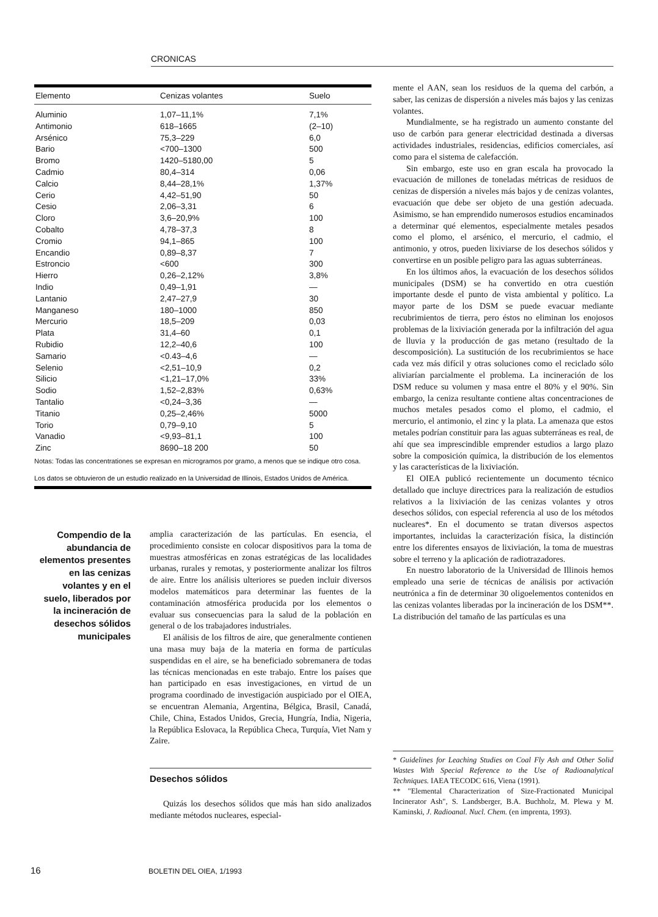CRONICAS
| Elemento | Cenizas volantes | Suelo |
| --- | --- | --- |
| Aluminio | 1,07–11,1% | 7,1% |
| Antimonio | 618–1665 | (2–10) |
| Arsénico | 75,3–229 | 6,0 |
| Bario | <700–1300 | 500 |
| Bromo | 1420–5180,00 | 5 |
| Cadmio | 80,4–314 | 0,06 |
| Calcio | 8,44–28,1% | 1,37% |
| Cerio | 4,42–51,90 | 50 |
| Cesio | 2,06–3,31 | 6 |
| Cloro | 3,6–20,9% | 100 |
| Cobalto | 4,78–37,3 | 8 |
| Cromio | 94,1–865 | 100 |
| Encandio | 0,89–8,37 | 7 |
| Estroncio | <600 | 300 |
| Hierro | 0,26–2,12% | 3,8% |
| Indio | 0,49–1,91 | — |
| Lantanio | 2,47–27,9 | 30 |
| Manganeso | 180–1000 | 850 |
| Mercurio | 18,5–209 | 0,03 |
| Plata | 31,4–60 | 0,1 |
| Rubidio | 12,2–40,6 | 100 |
| Samario | <0.43–4,6 | — |
| Selenio | <2,51–10,9 | 0,2 |
| Silicio | <1,21–17,0% | 33% |
| Sodio | 1,52–2,83% | 0,63% |
| Tantalio | <0,24–3,36 | — |
| Titanio | 0,25–2,46% | 5000 |
| Torio | 0,79–9,10 | 5 |
| Vanadio | <9,93–81,1 | 100 |
| Zinc | 8690–18 200 | 50 |
Notas: Todas las concentrationes se expresan en microgramos por gramo, a menos que se indique otro cosa.
Los datos se obtuvieron de un estudio realizado en la Universidad de Illinois, Estados Unidos de América.
Compendio de la abundancia de elementos presentes en las cenizas volantes y en el suelo, liberados por la incineración de desechos sólidos municipales
amplia caracterización de las partículas. En esencia, el procedimiento consiste en colocar dispositivos para la toma de muestras atmosféricas en zonas estratégicas de las localidades urbanas, rurales y remotas, y posteriormente analizar los filtros de aire. Entre los análisis ulteriores se pueden incluir diversos modelos matemáticos para determinar las fuentes de la contaminación atmosférica producida por los elementos o evaluar sus consecuencias para la salud de la población en general o de los trabajadores industriales.
El análisis de los filtros de aire, que generalmente contienen una masa muy baja de la materia en forma de partículas suspendidas en el aire, se ha beneficiado sobremanera de todas las técnicas mencionadas en este trabajo. Entre los países que han participado en esas investigaciones, en virtud de un programa coordinado de investigación auspiciado por el OIEA, se encuentran Alemania, Argentina, Bélgica, Brasil, Canadá, Chile, China, Estados Unidos, Grecia, Hungría, India, Nigeria, la República Eslovaca, la República Checa, Turquía, Viet Nam y Zaire.
Desechos sólidos
Quizás los desechos sólidos que más han sido analizados mediante métodos nucleares, especial-
mente el AAN, sean los residuos de la quema del carbón, a saber, las cenizas de dispersión a niveles más bajos y las cenizas volantes.
Mundialmente, se ha registrado un aumento constante del uso de carbón para generar electricidad destinada a diversas actividades industriales, residencias, edificios comerciales, así como para el sistema de calefacción.
Sin embargo, este uso en gran escala ha provocado la evacuación de millones de toneladas métricas de residuos de cenizas de dispersión a niveles más bajos y de cenizas volantes, evacuación que debe ser objeto de una gestión adecuada. Asimismo, se han emprendido numerosos estudios encaminados a determinar qué elementos, especialmente metales pesados como el plomo, el arsénico, el mercurio, el cadmio, el antimonio, y otros, pueden lixiviarse de los desechos sólidos y convertirse en un posible peligro para las aguas subterráneas.
En los últimos años, la evacuación de los desechos sólidos municipales (DSM) se ha convertido en otra cuestión importante desde el punto de vista ambiental y político. La mayor parte de los DSM se puede evacuar mediante recubrimientos de tierra, pero éstos no eliminan los enojosos problemas de la lixiviación generada por la infiltración del agua de lluvia y la producción de gas metano (resultado de la descomposición). La sustitución de los recubrimientos se hace cada vez más difícil y otras soluciones como el reciclado sólo aliviarían parcialmente el problema. La incineración de los DSM reduce su volumen y masa entre el 80% y el 90%. Sin embargo, la ceniza resultante contiene altas concentraciones de muchos metales pesados como el plomo, el cadmio, el mercurio, el antimonio, el zinc y la plata. La amenaza que estos metales podrían constituir para las aguas subterráneas es real, de ahí que sea imprescindible emprender estudios a largo plazo sobre la composición química, la distribución de los elementos y las características de la lixiviación.
El OIEA publicó recientemente un documento técnico detallado que incluye directrices para la realización de estudios relativos a la lixiviación de las cenizas volantes y otros desechos sólidos, con especial referencia al uso de los métodos nucleares*. En el documento se tratan diversos aspectos importantes, incluidas la caracterización física, la distinción entre los diferentes ensayos de lixiviación, la toma de muestras sobre el terreno y la aplicación de radiotrazadores.
En nuestro laboratorio de la Universidad de Illinois hemos empleado una serie de técnicas de análisis por activación neutrónica a fin de determinar 30 oligoelementos contenidos en las cenizas volantes liberadas por la incineración de los DSM**. La distribución del tamaño de las partículas es una
* Guidelines for Leaching Studies on Coal Fly Ash and Other Solid Wastes With Special Reference to the Use of Radioanalytical Techniques. IAEA TECODC 616, Viena (1991).
** "Elemental Characterization of Size-Fractionated Municipal Incinerator Ash", S. Landsberger, B.A. Buchholz, M. Plewa y M. Kaminski, J. Radioanal. Nucl. Chem. (en imprenta, 1993).
16 BOLETIN DEL OIEA, 1/1993